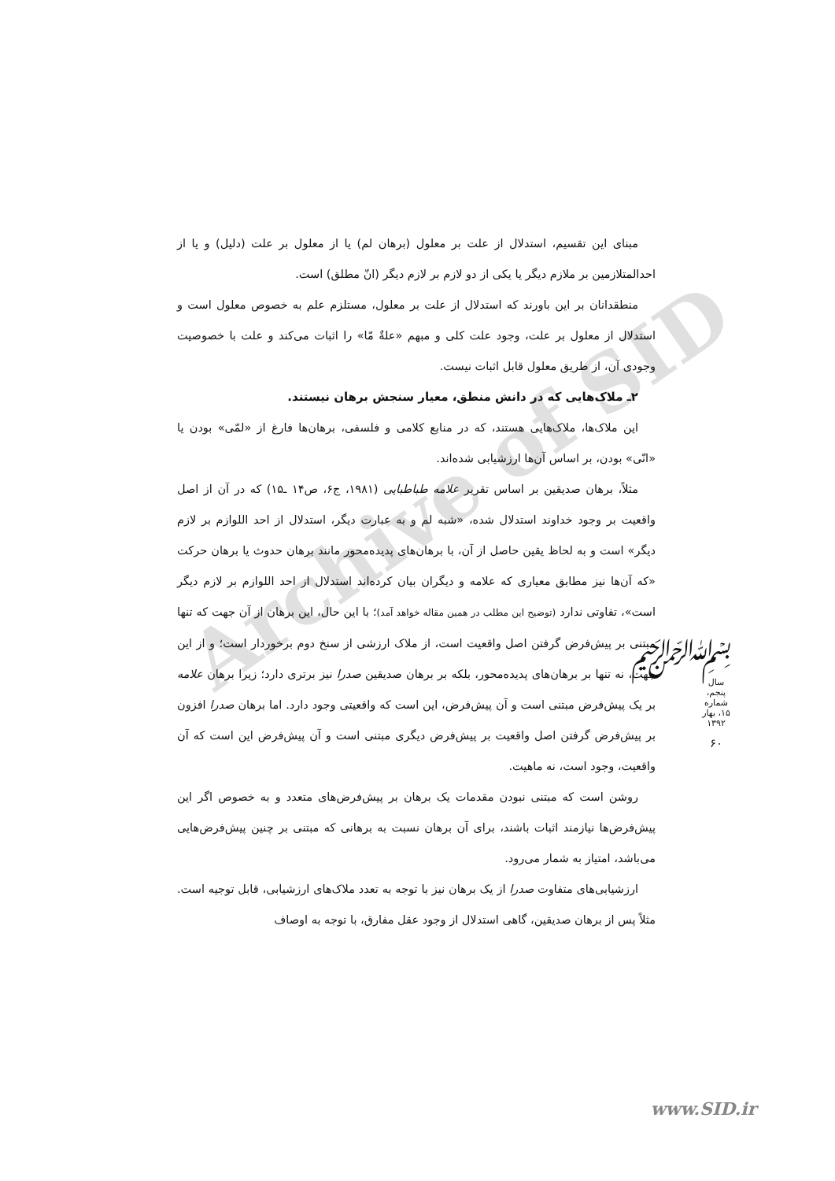Archive of SID
مبنای این تقسیم، استدلال از علت بر معلول (برهان لم) یا از معلول بر علت (دلیل) و یا از احدالمتلازمین بر ملازم دیگر یا یکی از دو لازم بر لازم دیگر (انّ مطلق) است.
منطقدانان بر این باورند که استدلال از علت بر معلول، مستلزم علم به خصوص معلول است و استدلال از معلول بر علت، وجود علت کلی و مبهم «علةٌ مّا» را اثبات می‌کند و علت با خصوصیت وجودی آن، از طریق معلول قابل اثبات نیست.
۲ـ ملاک‌هایی که در دانش منطق، معیار سنجش برهان نیستند.
این ملاک‌ها، ملاک‌هایی هستند، که در منابع کلامی و فلسفی، برهان‌ها فارغ از «لمّی» بودن یا «انّی» بودن، بر اساس آن‌ها ارزشیابی شده‌اند.
مثلاً، برهان صدیقین بر اساس تقریر علامه طباطبایی (۱۹۸۱، ج۶، ص۱۴ ـ۱۵) که در آن از اصل واقعیت بر وجود خداوند استدلال شده، «شبه لم و به عبارت دیگر، استدلال از احد اللوازم بر لازم دیگر» است و به لحاظ یقین حاصل از آن، با برهان‌های پدیده‌محور مانند برهان حدوث یا برهان حرکت «که آن‌ها نیز مطابق معیاری که علامه و دیگران بیان کرده‌اند استدلال از احد اللوازم بر لازم دیگر است»، تفاوتی ندارد (توضیح این مطلب در همین مقاله خواهد آمد)؛ با این حال، این برهان از آن جهت که تنها مبتنی بر پیش‌فرض گرفتن اصل واقعیت است، از ملاک ارزشی از سنخ دوم برخوردار است؛ و از این جهت، نه تنها بر برهان‌های پدیده‌محور، بلکه بر برهان صدیقین صدرا نیز برتری دارد؛ زیرا برهان علامه بر یک پیش‌فرض مبتنی است و آن پیش‌فرض، این است که واقعیتی وجود دارد. اما برهان صدرا افزون بر پیش‌فرض گرفتن اصل واقعیت بر پیش‌فرض دیگری مبتنی است و آن پیش‌فرض این است که آن واقعیت، وجود است، نه ماهیت.
روشن است که مبتنی نبودن مقدمات یک برهان بر پیش‌فرض‌های متعدد و به خصوص اگر این پیش‌فرض‌ها نیازمند اثبات باشند، برای آن برهان نسبت به برهانی که مبتنی بر چنین پیش‌فرض‌هایی می‌باشد، امتیاز به شمار می‌رود.
ارزشیابی‌های متفاوت صدرا از یک برهان نیز با توجه به تعدد ملاک‌های ارزشیابی، قابل توجیه است. مثلاً پس از برهان صدیقین، گاهی استدلال از وجود عقل مفارق، با توجه به اوصاف
﷽
سال پنجم، شماره ۱۵، بهار ۱۳۹۲
۶۰
www.SID.ir